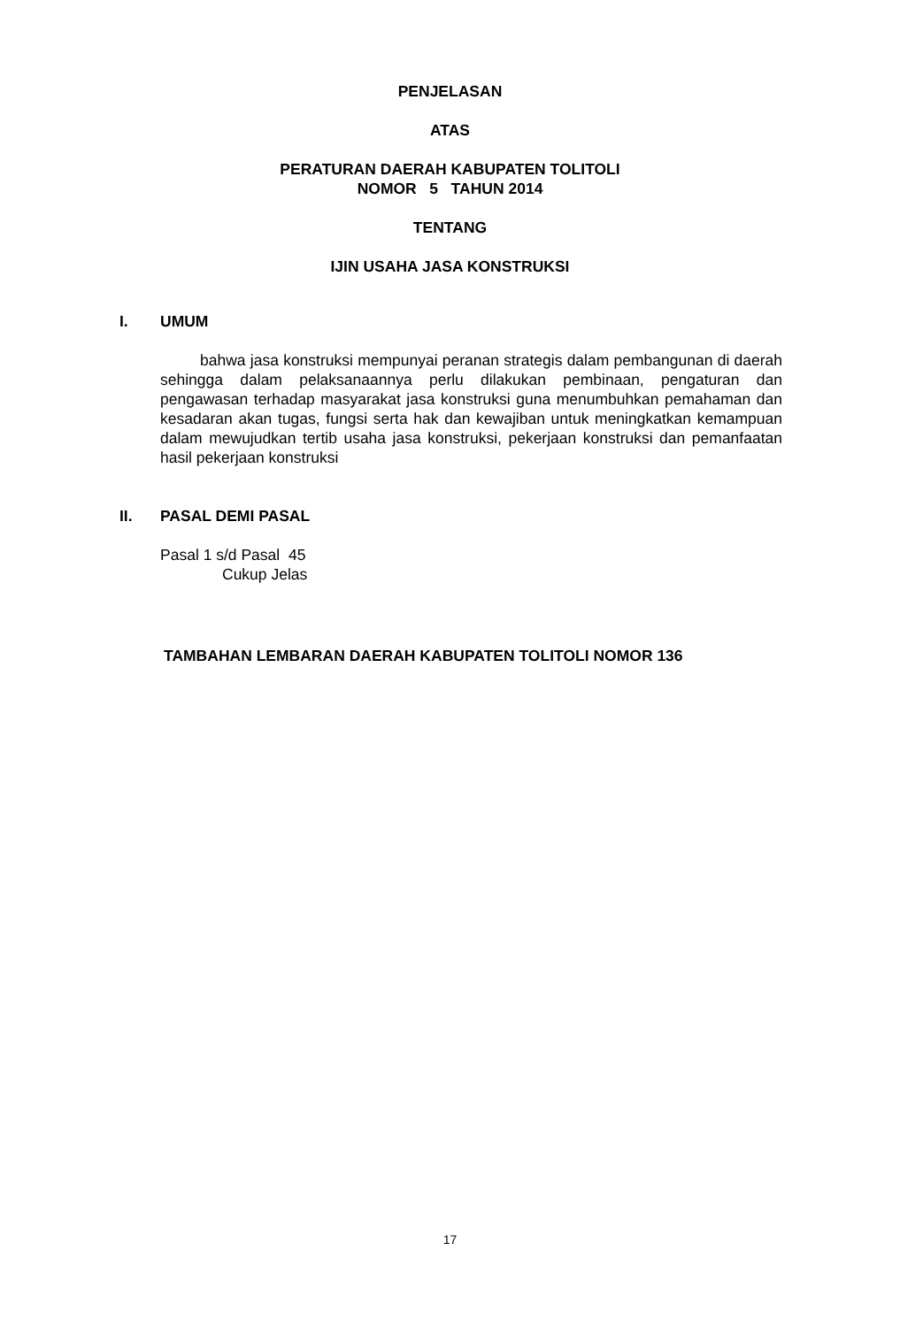PENJELASAN
ATAS
PERATURAN DAERAH KABUPATEN TOLITOLI
NOMOR 5 TAHUN 2014
TENTANG
IJIN USAHA JASA KONSTRUKSI
I. UMUM
bahwa jasa konstruksi mempunyai peranan strategis dalam pembangunan di daerah sehingga dalam pelaksanaannya perlu dilakukan pembinaan, pengaturan dan pengawasan terhadap masyarakat jasa konstruksi guna menumbuhkan pemahaman dan kesadaran akan tugas, fungsi serta hak dan kewajiban untuk meningkatkan kemampuan dalam mewujudkan tertib usaha jasa konstruksi, pekerjaan konstruksi dan pemanfaatan hasil pekerjaan konstruksi
II. PASAL DEMI PASAL
Pasal 1 s/d Pasal 45
Cukup Jelas
TAMBAHAN LEMBARAN DAERAH KABUPATEN TOLITOLI NOMOR 136
17